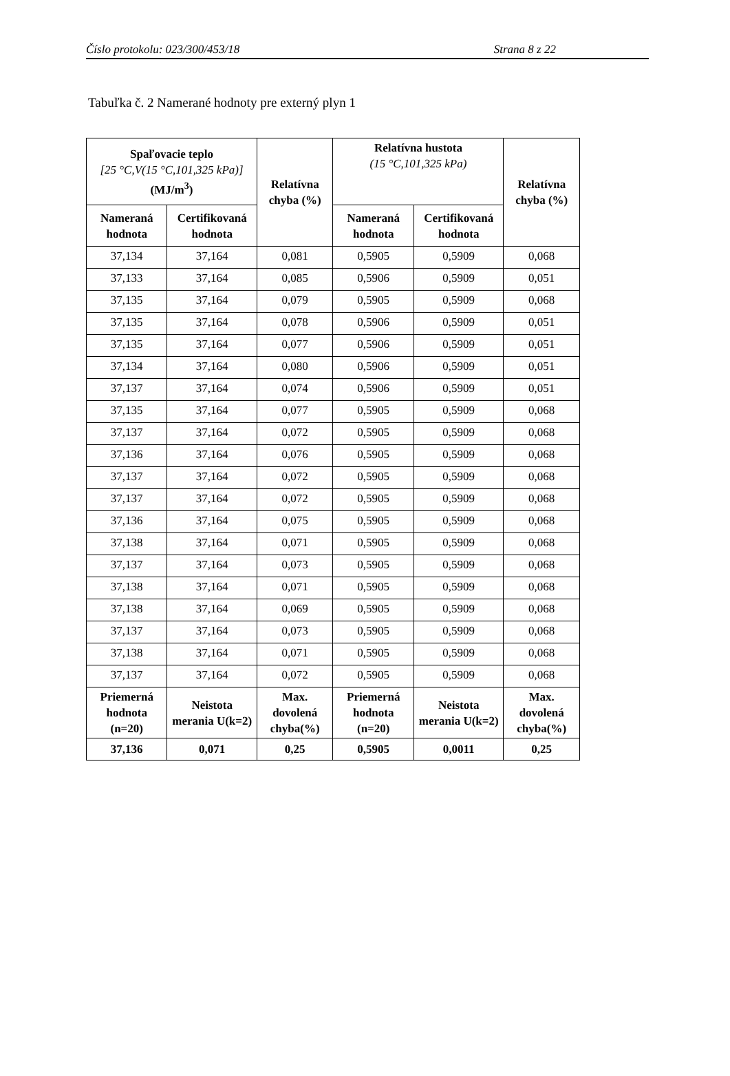Číslo protokolu: 023/300/453/18 Strana 8 z 22
Tabuľka č. 2 Namerané hodnoty pre externý plyn 1
| Spaľovacie teplo [25 °C,V(15 °C,101,325 kPa)] (MJ/m<sup>3</sup>) | | Relatívna chyba (%) | Relatívna hustota (15 °C,101,325 kPa) | | Relatívna chyba (%) |
| --- | --- | --- | --- | --- | --- |
| Nameraná hodnota | Certifikovaná hodnota | | Nameraná hodnota | Certifikovaná hodnota | |
| 37,134 | 37,164 | 0,081 | 0,5905 | 0,5909 | 0,068 |
| 37,133 | 37,164 | 0,085 | 0,5906 | 0,5909 | 0,051 |
| 37,135 | 37,164 | 0,079 | 0,5905 | 0,5909 | 0,068 |
| 37,135 | 37,164 | 0,078 | 0,5906 | 0,5909 | 0,051 |
| 37,135 | 37,164 | 0,077 | 0,5906 | 0,5909 | 0,051 |
| 37,134 | 37,164 | 0,080 | 0,5906 | 0,5909 | 0,051 |
| 37,137 | 37,164 | 0,074 | 0,5906 | 0,5909 | 0,051 |
| 37,135 | 37,164 | 0,077 | 0,5905 | 0,5909 | 0,068 |
| 37,137 | 37,164 | 0,072 | 0,5905 | 0,5909 | 0,068 |
| 37,136 | 37,164 | 0,076 | 0,5905 | 0,5909 | 0,068 |
| 37,137 | 37,164 | 0,072 | 0,5905 | 0,5909 | 0,068 |
| 37,137 | 37,164 | 0,072 | 0,5905 | 0,5909 | 0,068 |
| 37,136 | 37,164 | 0,075 | 0,5905 | 0,5909 | 0,068 |
| 37,138 | 37,164 | 0,071 | 0,5905 | 0,5909 | 0,068 |
| 37,137 | 37,164 | 0,073 | 0,5905 | 0,5909 | 0,068 |
| 37,138 | 37,164 | 0,071 | 0,5905 | 0,5909 | 0,068 |
| 37,138 | 37,164 | 0,069 | 0,5905 | 0,5909 | 0,068 |
| 37,137 | 37,164 | 0,073 | 0,5905 | 0,5909 | 0,068 |
| 37,138 | 37,164 | 0,071 | 0,5905 | 0,5909 | 0,068 |
| 37,137 | 37,164 | 0,072 | 0,5905 | 0,5909 | 0,068 |
| Priemerná hodnota (n=20) | Neistota merania U(k=2) | Max. dovolená chyba(%) | Priemerná hodnota (n=20) | Neistota merania U(k=2) | Max. dovolená chyba(%) |
| 37,136 | 0,071 | 0,25 | 0,5905 | 0,0011 | 0,25 |